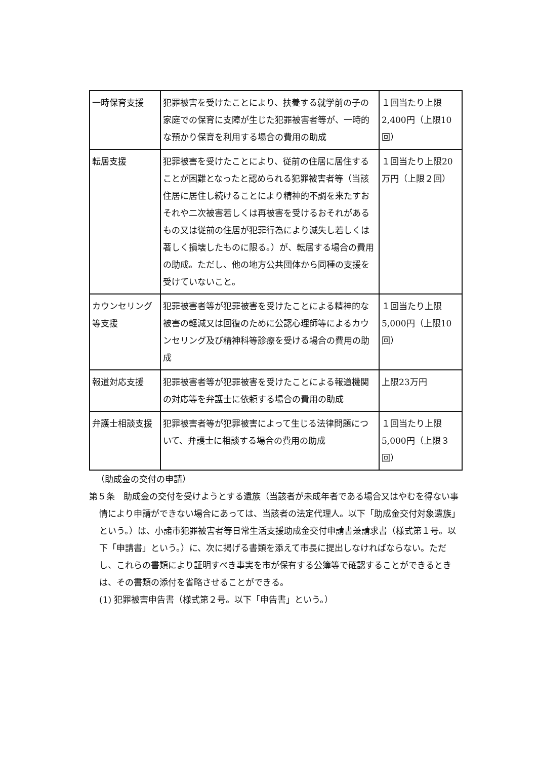| 一時保育支援 | 犯罪被害を受けたことにより、扶養する就学前の子の家庭での保育に支障が生じた犯罪被害者等が、一時的な預かり保育を利用する場合の費用の助成 | １回当たり上限2,400円（上限10回） |
| 転居支援 | 犯罪被害を受けたことにより、従前の住居に居住することが困難となったと認められる犯罪被害者等（当該住居に居住し続けることにより精神的不調を来たすおそれや二次被害若しくは再被害を受けるおそれがあるもの又は従前の住居が犯罪行為により滅失し若しくは著しく損壊したものに限る。）が、転居する場合の費用の助成。ただし、他の地方公共団体から同種の支援を受けていないこと。 | １回当たり上限20万円（上限２回） |
| カウンセリング等支援 | 犯罪被害者等が犯罪被害を受けたことによる精神的な被害の軽減又は回復のために公認心理師等によるカウンセリング及び精神科等診療を受ける場合の費用の助成 | １回当たり上限5,000円（上限10回） |
| 報道対応支援 | 犯罪被害者等が犯罪被害を受けたことによる報道機関の対応等を弁護士に依頼する場合の費用の助成 | 上限23万円 |
| 弁護士相談支援 | 犯罪被害者等が犯罪被害によって生じる法律問題について、弁護士に相談する場合の費用の助成 | １回当たり上限5,000円（上限３回） |
（助成金の交付の申請）
第５条　助成金の交付を受けようとする遺族（当該者が未成年者である場合又はやむを得ない事情により申請ができない場合にあっては、当該者の法定代理人。以下「助成金交付対象遺族」という。）は、小諸市犯罪被害者等日常生活支援助成金交付申請書兼請求書（様式第１号。以下「申請書」という。）に、次に掲げる書類を添えて市長に提出しなければならない。ただし、これらの書類により証明すべき事実を市が保有する公簿等で確認することができるときは、その書類の添付を省略させることができる。
(1) 犯罪被害申告書（様式第２号。以下「申告書」という。）